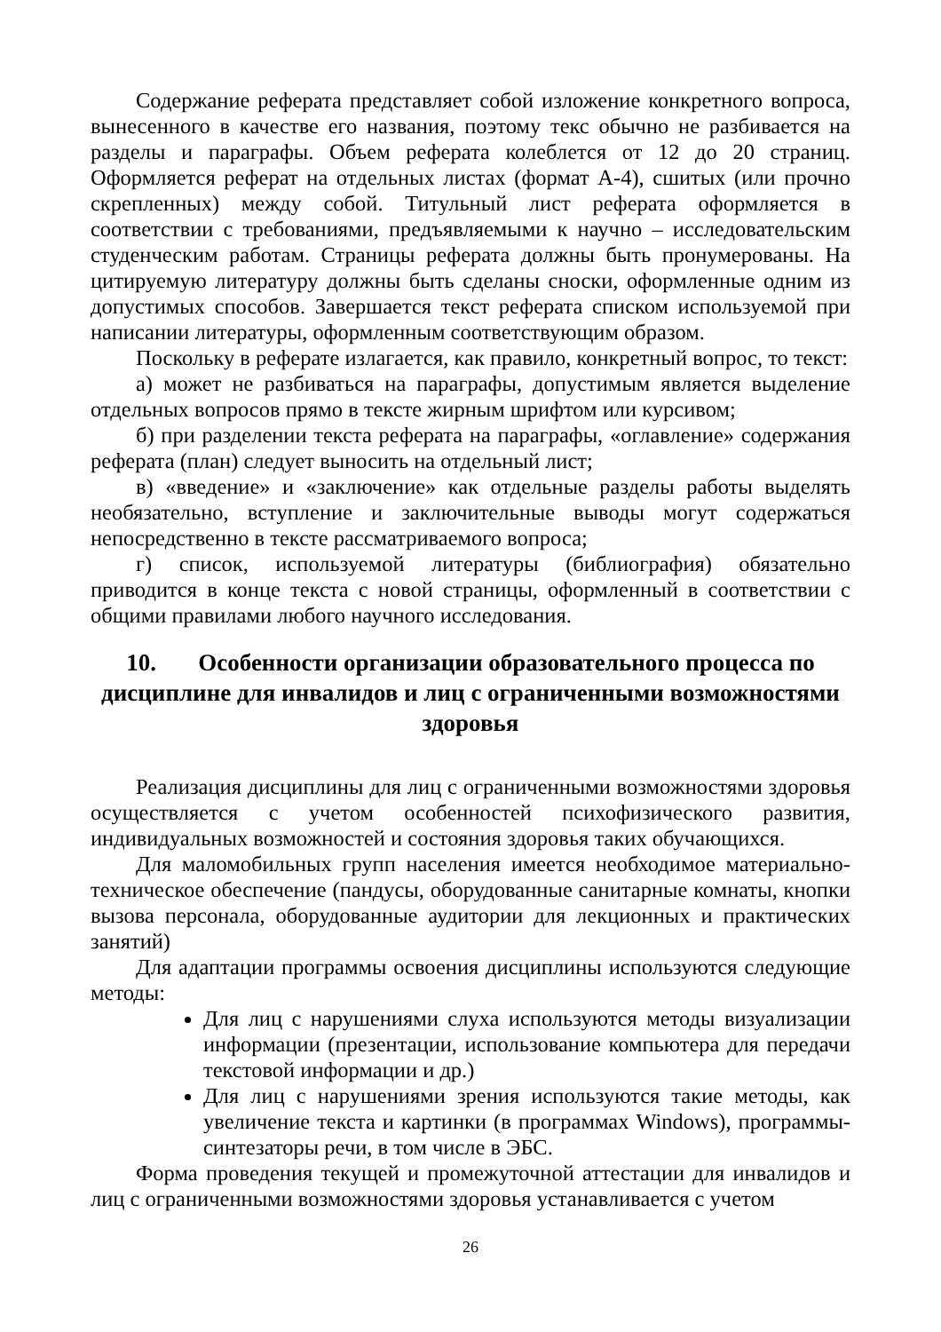Содержание реферата представляет собой изложение конкретного вопроса, вынесенного в качестве его названия, поэтому текс обычно не разбивается на разделы и параграфы. Объем реферата колеблется от 12 до 20 страниц. Оформляется реферат на отдельных листах (формат А-4), сшитых (или прочно скрепленных) между собой. Титульный лист реферата оформляется в соответствии с требованиями, предъявляемыми к научно – исследовательским студенческим работам. Страницы реферата должны быть пронумерованы. На цитируемую литературу должны быть сделаны сноски, оформленные одним из допустимых способов. Завершается текст реферата списком используемой при написании литературы, оформленным соответствующим образом.
Поскольку в реферате излагается, как правило, конкретный вопрос, то текст:
а) может не разбиваться на параграфы, допустимым является выделение отдельных вопросов прямо в тексте жирным шрифтом или курсивом;
б) при разделении текста реферата на параграфы, «оглавление» содержания реферата (план) следует выносить на отдельный лист;
в) «введение» и «заключение» как отдельные разделы работы выделять необязательно, вступление и заключительные выводы могут содержаться непосредственно в тексте рассматриваемого вопроса;
г) список, используемой литературы (библиография) обязательно приводится в конце текста с новой страницы, оформленный в соответствии с общими правилами любого научного исследования.
10. Особенности организации образовательного процесса по дисциплине для инвалидов и лиц с ограниченными возможностями здоровья
Реализация дисциплины для лиц с ограниченными возможностями здоровья осуществляется с учетом особенностей психофизического развития, индивидуальных возможностей и состояния здоровья таких обучающихся.
Для маломобильных групп населения имеется необходимое материально-техническое обеспечение (пандусы, оборудованные санитарные комнаты, кнопки вызова персонала, оборудованные аудитории для лекционных и практических занятий)
Для адаптации программы освоения дисциплины используются следующие методы:
Для лиц с нарушениями слуха используются методы визуализации информации (презентации, использование компьютера для передачи текстовой информации и др.)
Для лиц с нарушениями зрения используются такие методы, как увеличение текста и картинки (в программах Windows), программы-синтезаторы речи, в том числе в ЭБС.
Форма проведения текущей и промежуточной аттестации для инвалидов и лиц с ограниченными возможностями здоровья устанавливается с учетом
26